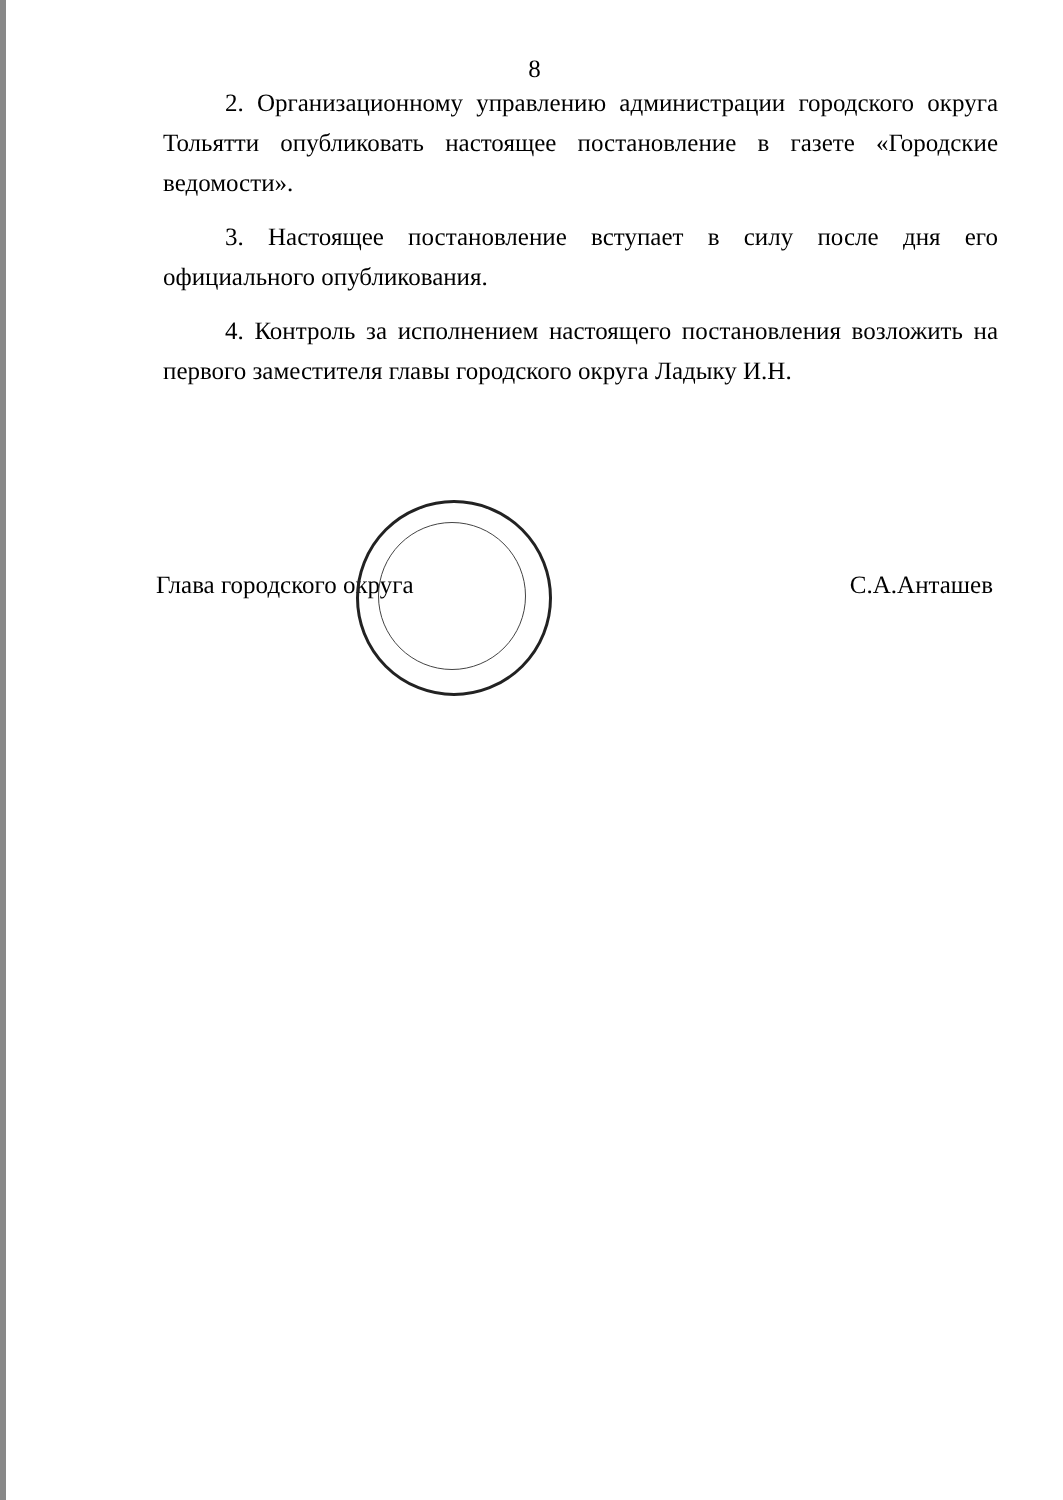8
2. Организационному управлению администрации городского округа Тольятти опубликовать настоящее постановление в газете «Городские ведомости».
3. Настоящее постановление вступает в силу после дня его официального опубликования.
4. Контроль за исполнением настоящего постановления возложить на первого заместителя главы городского округа Ладыку И.Н.
Глава городского округа С.А.Анташев